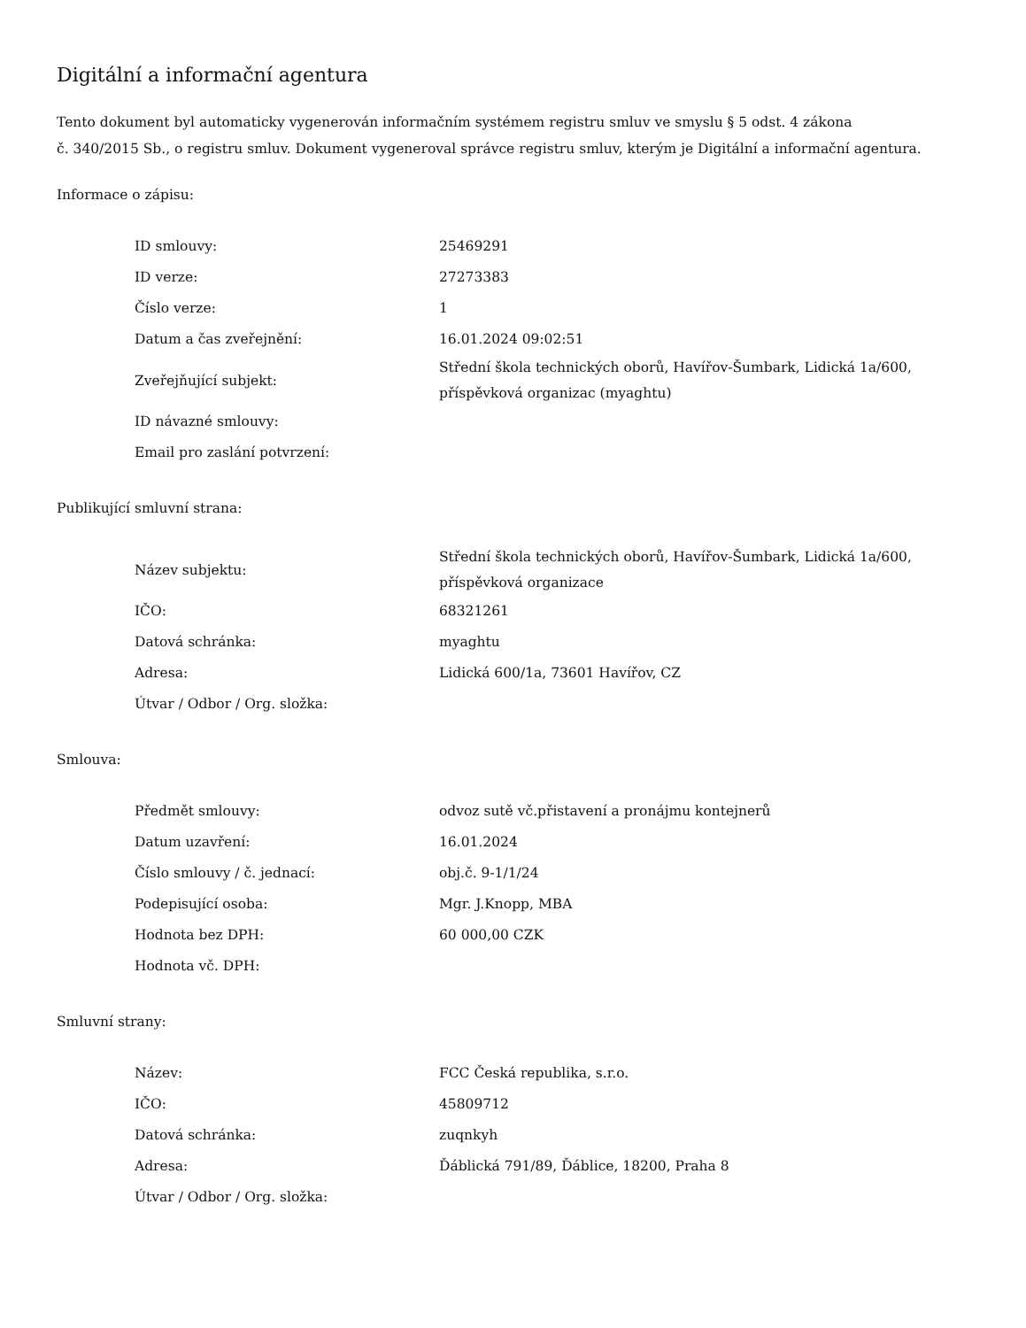Digitální a informační agentura
Tento dokument byl automaticky vygenerován informačním systémem registru smluv ve smyslu § 5 odst. 4 zákona
č. 340/2015 Sb., o registru smluv. Dokument vygeneroval správce registru smluv, kterým je Digitální a informační agentura.
Informace o zápisu:
| ID smlouvy: | 25469291 |
| ID verze: | 27273383 |
| Číslo verze: | 1 |
| Datum a čas zveřejnění: | 16.01.2024 09:02:51 |
| Zveřejňující subjekt: | Střední škola technických oborů, Havířov-Šumbark, Lidická 1a/600, příspěvková organizac (myaghtu) |
| ID návazné smlouvy: | |
| Email pro zaslání potvrzení: | |
Publikující smluvní strana:
| Název subjektu: | Střední škola technických oborů, Havířov-Šumbark, Lidická 1a/600, příspěvková organizace |
| IČO: | 68321261 |
| Datová schránka: | myaghtu |
| Adresa: | Lidická 600/1a, 73601 Havířov, CZ |
| Útvar / Odbor / Org. složka: | |
Smlouva:
| Předmět smlouvy: | odvoz sutě vč.přistavení a pronájmu kontejnerů |
| Datum uzavření: | 16.01.2024 |
| Číslo smlouvy / č. jednací: | obj.č. 9-1/1/24 |
| Podepisující osoba: | Mgr. J.Knopp, MBA |
| Hodnota bez DPH: | 60 000,00 CZK |
| Hodnota vč. DPH: | |
Smluvní strany:
| Název: | FCC Česká republika, s.r.o. |
| IČO: | 45809712 |
| Datová schránka: | zuqnkyh |
| Adresa: | Ďáblická 791/89, Ďáblice, 18200, Praha 8 |
| Útvar / Odbor / Org. složka: | |